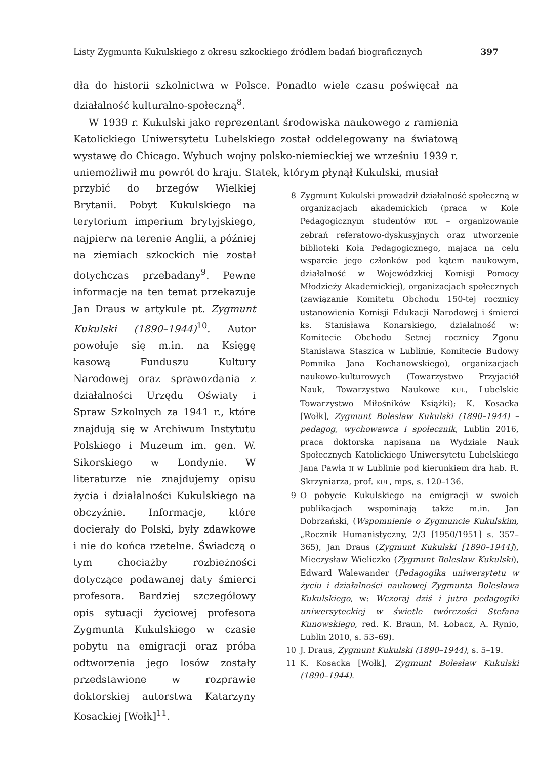Listy Zygmunta Kukulskiego z okresu szkockiego źródłem badań biograficznych 397
dła do historii szkolnictwa w Polsce. Ponadto wiele czasu poświęcał na działalność kulturalno-społeczną<sup>8</sup>.
W 1939 r. Kukulski jako reprezentant środowiska naukowego z ramienia Katolickiego Uniwersytetu Lubelskiego został oddelegowany na światową wystawę do Chicago. Wybuch wojny polsko-niemieckiej we wrześniu 1939 r. uniemożliwił mu powrót do kraju. Statek, którym płynął Kukulski, musiał
przybić do brzegów Wielkiej Brytanii. Pobyt Kukulskiego na terytorium imperium brytyjskiego, najpierw na terenie Anglii, a później na ziemiach szkockich nie został dotychczas przebadany<sup>9</sup>. Pewne informacje na ten temat przekazuje Jan Draus w artykule pt. Zygmunt Kukulski (1890–1944)<sup>10</sup>. Autor powołuje się m.in. na Księgę kasową Funduszu Kultury Narodowej oraz sprawozdania z działalności Urzędu Oświaty i Spraw Szkolnych za 1941 r., które znajdują się w Archiwum Instytutu Polskiego i Muzeum im. gen. W. Sikorskiego w Londynie. W literaturze nie znajdujemy opisu życia i działalności Kukulskiego na obczyźnie. Informacje, które docierały do Polski, były zdawkowe i nie do końca rzetelne. Świadczą o tym chociażby rozbieżności dotyczące podawanej daty śmierci profesora. Bardziej szczegółowy opis sytuacji życiowej profesora Zygmunta Kukulskiego w czasie pobytu na emigracji oraz próba odtworzenia jego losów zostały przedstawione w rozprawie doktorskiej autorstwa Katarzyny Kosackiej [Wołk]<sup>11</sup>.
8 Zygmunt Kukulski prowadził działalność społeczną w organizacjach akademickich (praca w Kole Pedagogicznym studentów KUL – organizowanie zebrań referatowo-dyskusyjnych oraz utworzenie biblioteki Koła Pedagogicznego, mająca na celu wsparcie jego członków pod kątem naukowym, działalność w Wojewódzkiej Komisji Pomocy Młodzieży Akademickiej), organizacjach społecznych (zawiązanie Komitetu Obchodu 150-tej rocznicy ustanowienia Komisji Edukacji Narodowej i śmierci ks. Stanisława Konarskiego, działalność w: Komitecie Obchodu Setnej rocznicy Zgonu Stanisława Staszica w Lublinie, Komitecie Budowy Pomnika Jana Kochanowskiego), organizacjach naukowo-kulturowych (Towarzystwo Przyjaciół Nauk, Towarzystwo Naukowe KUL, Lubelskie Towarzystwo Miłośników Książki); K. Kosacka [Wołk], Zygmunt Boleslaw Kukulski (1890–1944) – pedagog, wychowawca i społecznik, Lublin 2016, praca doktorska napisana na Wydziale Nauk Społecznych Katolickiego Uniwersytetu Lubelskiego Jana Pawła II w Lublinie pod kierunkiem dra hab. R. Skrzyniarza, prof. KUL, mps, s. 120–136.
9 O pobycie Kukulskiego na emigracji w swoich publikacjach wspominają także m.in. Jan Dobrzański, (Wspomnienie o Zygmuncie Kukulskim, „Rocznik Humanistyczny, 2/3 [1950/1951] s. 357–365), Jan Draus (Zygmunt Kukulski [1890–1944]), Mieczysław Wieliczko (Zygmunt Bolesław Kukulski), Edward Walewander (Pedagogika uniwersytetu w życiu i działalności naukowej Zygmunta Bolesława Kukulskiego, w: Wczoraj dziś i jutro pedagogiki uniwersyteckiej w świetle twórczości Stefana Kunowskiego, red. K. Braun, M. Łobacz, A. Rynio, Lublin 2010, s. 53–69).
10 J. Draus, Zygmunt Kukulski (1890–1944), s. 5–19.
11 K. Kosacka [Wołk], Zygmunt Bolesław Kukulski (1890–1944).